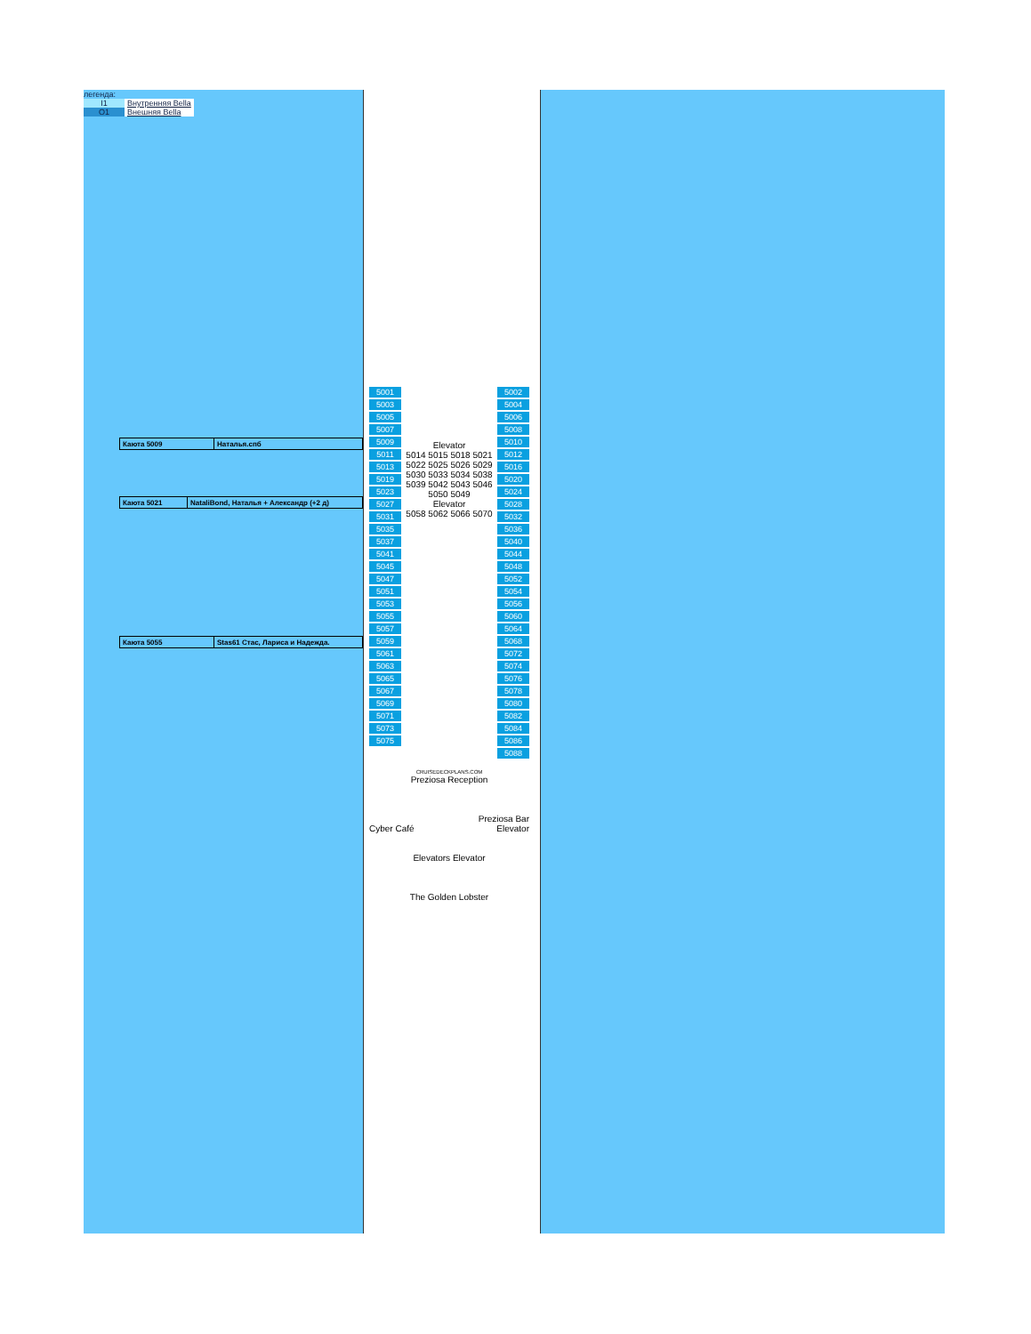легенда:
| I1 | Внутренняя Bella |
| O1 | Внешняя Bella |
| Каюта 5009 | Наталья.спб |
| Каюта 5021 | NataliBond, Наталья + Александр (+2 д) |
| Каюта 5055 | Stas61 Стас, Лариса и Надежда. |
5001
5003
5005
5007
5009
5011
5013
5019
5023
5027
5031
5035
5037
5041
5045
5047
5051
5053
5055
5057
5059
5061
5063
5065
5067
5069
5071
5073
5075
Elevator
5014 5015 5018 5021 5022 5025 5026 5029 5030 5033 5034 5038 5039 5042 5043 5046 5050 5049
Elevator
5058 5062 5066 5070
5002
5004
5006
5008
5010
5012
5016
5020
5024
5028
5032
5036
5040
5044
5048
5052
5054
5056
5060
5064
5068
5072
5074
5076
5078
5080
5082
5084
5086
5088
CRUISEDECKPLANS.COM
Preziosa Reception
Preziosa Bar
Cyber Café Elevator
Elevators Elevator
The Golden Lobster